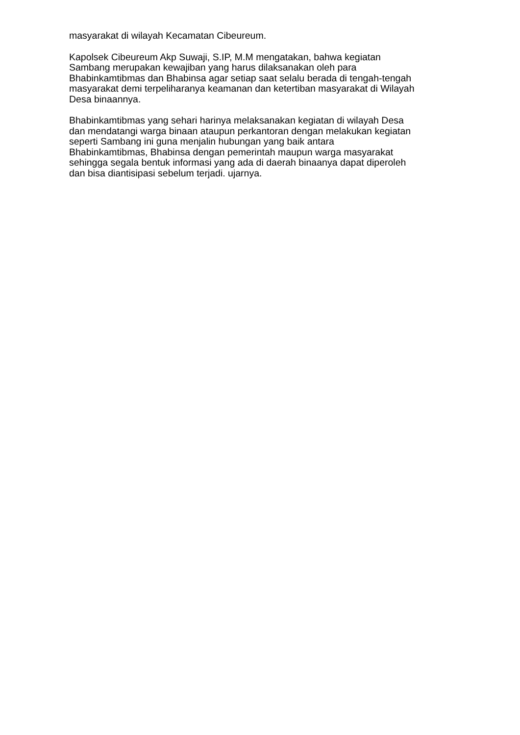masyarakat di wilayah Kecamatan Cibeureum.
Kapolsek Cibeureum Akp Suwaji, S.IP, M.M mengatakan, bahwa kegiatan
Sambang merupakan kewajiban yang harus dilaksanakan oleh para
Bhabinkamtibmas dan Bhabinsa agar setiap saat selalu berada di tengah-tengah
masyarakat demi terpeliharanya keamanan dan ketertiban masyarakat di Wilayah
Desa binaannya.
Bhabinkamtibmas yang sehari harinya melaksanakan kegiatan di wilayah Desa
dan mendatangi warga binaan ataupun perkantoran dengan melakukan kegiatan
seperti Sambang ini guna menjalin hubungan yang baik antara
Bhabinkamtibmas, Bhabinsa dengan pemerintah maupun warga masyarakat
sehingga segala bentuk informasi yang ada di daerah binaanya dapat diperoleh
dan bisa diantisipasi sebelum terjadi. ujarnya.